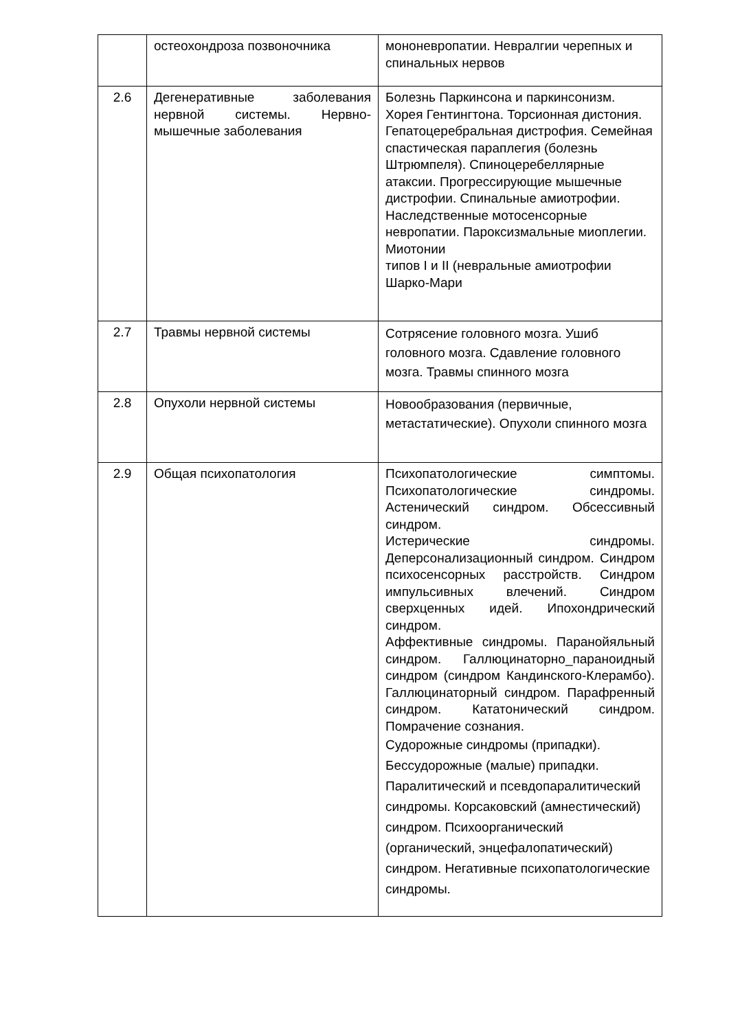| | остеохондроза позвоночника | мононевропатии. Невралгии черепных и спинальных нервов |
| 2.6 | Дегенеративные заболевания нервной системы. Нервно-мышечные заболевания | Болезнь Паркинсона и паркинсонизм. Хорея Гентингтона. Торсионная дистония. Гепатоцеребральная дистрофия. Семейная спастическая параплегия (болезнь Штрюмпеля). Спиноцеребеллярные атаксии. Прогрессирующие мышечные дистрофии. Спинальные амиотрофии. Наследственные мотосенсорные невропатии. Пароксизмальные миоплегии. Миотонии типов I и II (невральные амиотрофии Шарко-Мари |
| 2.7 | Травмы нервной системы | Сотрясение головного мозга. Ушиб головного мозга. Сдавление головного мозга. Травмы спинного мозга |
| 2.8 | Опухоли нервной системы | Новообразования (первичные, метастатические). Опухоли спинного мозга |
| 2.9 | Общая психопатология | Психопатологические симптомы. Психопатологические синдромы. Астенический синдром. Обсессивный синдром. Истерические синдромы. Деперсонализационный синдром. Синдром психосенсорных расстройств. Синдром импульсивных влечений. Синдром сверхценных идей. Ипохондрический синдром. Аффективные синдромы. Паранойяльный синдром. Галлюцинаторно_параноидный синдром (синдром Кандинского-Клерамбо). Галлюцинаторный синдром. Парафренный синдром. Кататонический синдром. Помрачение сознания. Судорожные синдромы (припадки). Бессудорожные (малые) припадки. Паралитический и псевдопаралитический синдромы. Корсаковский (амнестический) синдром. Психоорганический (органический, энцефалопатический) синдром. Негативные психопатологические синдромы. |